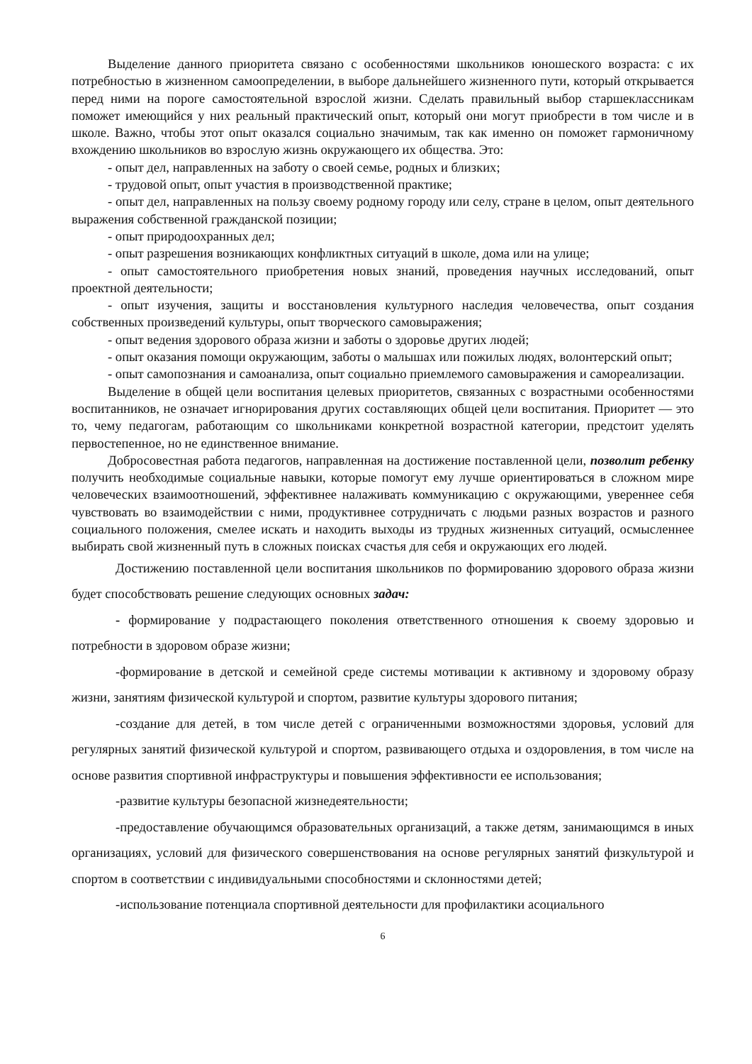Выделение данного приоритета связано с особенностями школьников юношеского возраста: с их потребностью в жизненном самоопределении, в выборе дальнейшего жизненного пути, который открывается перед ними на пороге самостоятельной взрослой жизни. Сделать правильный выбор старшеклассникам поможет имеющийся у них реальный практический опыт, который они могут приобрести в том числе и в школе. Важно, чтобы этот опыт оказался социально значимым, так как именно он поможет гармоничному вхождению школьников во взрослую жизнь окружающего их общества. Это:
- опыт дел, направленных на заботу о своей семье, родных и близких;
- трудовой опыт, опыт участия в производственной практике;
- опыт дел, направленных на пользу своему родному городу или селу, стране в целом, опыт деятельного выражения собственной гражданской позиции;
- опыт природоохранных дел;
- опыт разрешения возникающих конфликтных ситуаций в школе, дома или на улице;
- опыт самостоятельного приобретения новых знаний, проведения научных исследований, опыт проектной деятельности;
- опыт изучения, защиты и восстановления культурного наследия человечества, опыт создания собственных произведений культуры, опыт творческого самовыражения;
- опыт ведения здорового образа жизни и заботы о здоровье других людей;
- опыт оказания помощи окружающим, заботы о малышах или пожилых людях, волонтерский опыт;
- опыт самопознания и самоанализа, опыт социально приемлемого самовыражения и самореализации.
Выделение в общей цели воспитания целевых приоритетов, связанных с возрастными особенностями воспитанников, не означает игнорирования других составляющих общей цели воспитания. Приоритет — это то, чему педагогам, работающим со школьниками конкретной возрастной категории, предстоит уделять первостепенное, но не единственное внимание.
Добросовестная работа педагогов, направленная на достижение поставленной цели, позволит ребенку получить необходимые социальные навыки, которые помогут ему лучше ориентироваться в сложном мире человеческих взаимоотношений, эффективнее налаживать коммуникацию с окружающими, увереннее себя чувствовать во взаимодействии с ними, продуктивнее сотрудничать с людьми разных возрастов и разного социального положения, смелее искать и находить выходы из трудных жизненных ситуаций, осмысленнее выбирать свой жизненный путь в сложных поисках счастья для себя и окружающих его людей.
Достижению поставленной цели воспитания школьников по формированию здорового образа жизни будет способствовать решение следующих основных задач:
- формирование у подрастающего поколения ответственного отношения к своему здоровью и потребности в здоровом образе жизни;
-формирование в детской и семейной среде системы мотивации к активному и здоровому образу жизни, занятиям физической культурой и спортом, развитие культуры здорового питания;
-создание для детей, в том числе детей с ограниченными возможностями здоровья, условий для регулярных занятий физической культурой и спортом, развивающего отдыха и оздоровления, в том числе на основе развития спортивной инфраструктуры и повышения эффективности ее использования;
-развитие культуры безопасной жизнедеятельности;
-предоставление обучающимся образовательных организаций, а также детям, занимающимся в иных организациях, условий для физического совершенствования на основе регулярных занятий физкультурой и спортом в соответствии с индивидуальными способностями и склонностями детей;
-использование потенциала спортивной деятельности для профилактики асоциального
6